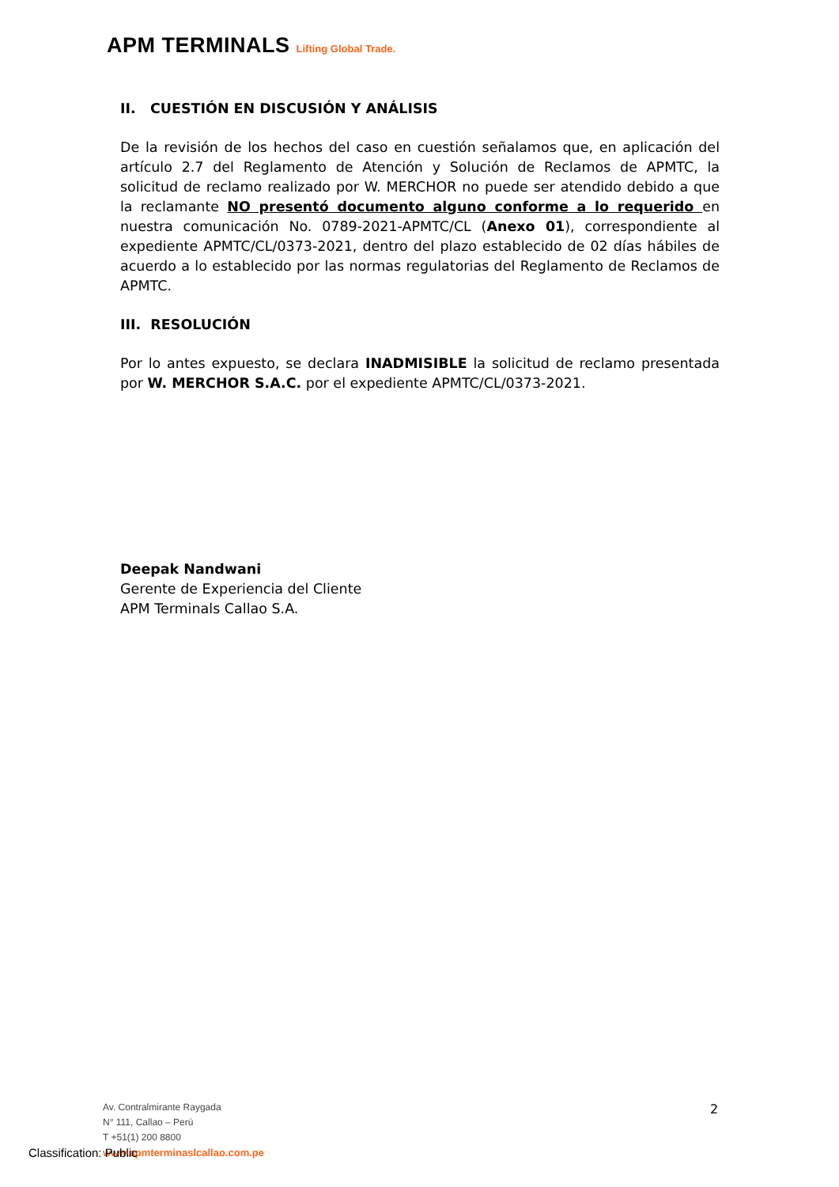APM TERMINALS Lifting Global Trade.
II. CUESTIÓN EN DISCUSIÓN Y ANÁLISIS
De la revisión de los hechos del caso en cuestión señalamos que, en aplicación del artículo 2.7 del Reglamento de Atención y Solución de Reclamos de APMTC, la solicitud de reclamo realizado por W. MERCHOR no puede ser atendido debido a que la reclamante NO presentó documento alguno conforme a lo requerido en nuestra comunicación No. 0789-2021-APMTC/CL (Anexo 01), correspondiente al expediente APMTC/CL/0373-2021, dentro del plazo establecido de 02 días hábiles de acuerdo a lo establecido por las normas regulatorias del Reglamento de Reclamos de APMTC.
III. RESOLUCIÓN
Por lo antes expuesto, se declara INADMISIBLE la solicitud de reclamo presentada por W. MERCHOR S.A.C. por el expediente APMTC/CL/0373-2021.
Deepak Nandwani
Gerente de Experiencia del Cliente
APM Terminals Callao S.A.
2
Av. Contralmirante Raygada
N° 111, Callao – Perú
T +51(1) 200 8800
www.apmterminaslcallao.com.pe
Classification: Public